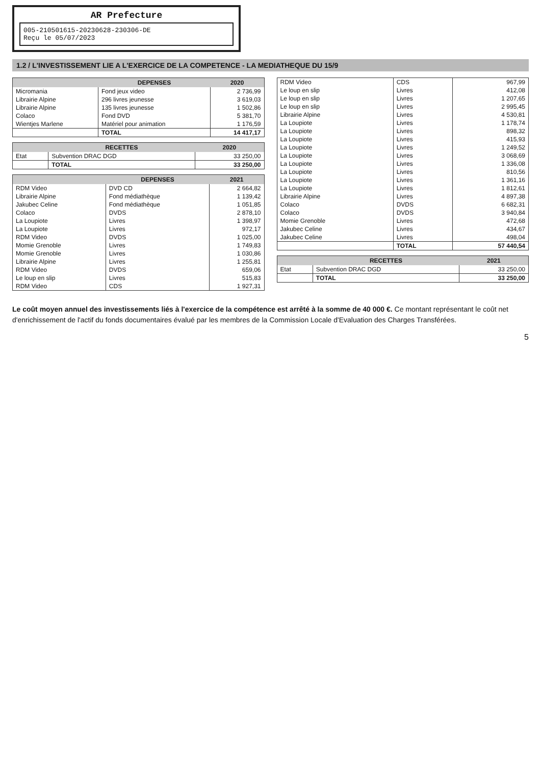AR Prefecture
005-210501615-20230628-230306-DE
Reçu le 05/07/2023
1.2 / L'INVESTISSEMENT LIE A L'EXERCICE DE LA COMPETENCE - LA MEDIATHEQUE DU 15/9
| | DEPENSES | 2020 |
| --- | --- | --- |
| Micromania | Fond jeux video | 2 736,99 |
| Librairie Alpine | 296 livres jeunesse | 3 619,03 |
| Librairie Alpine | 135 livres jeunesse | 1 502,86 |
| Colaco | Fond DVD | 5 381,70 |
| Wientjes Marlene | Matériel pour animation | 1 176,59 |
| | TOTAL | 14 417,17 |
| | RECETTES | 2020 |
| --- | --- | --- |
| Etat | Subvention DRAC DGD | 33 250,00 |
| | TOTAL | 33 250,00 |
| | DEPENSES | 2021 |
| --- | --- | --- |
| RDM Video | DVD CD | 2 664,82 |
| Librairie Alpine | Fond médiathèque | 1 139,42 |
| Jakubec Celine | Fond médiathèque | 1 051,85 |
| Colaco | DVDS | 2 878,10 |
| La Loupiote | Livres | 1 398,97 |
| La Loupiote | Livres | 972,17 |
| RDM Video | DVDS | 1 025,00 |
| Momie Grenoble | Livres | 1 749,83 |
| Momie Grenoble | Livres | 1 030,86 |
| Librairie Alpine | Livres | 1 255,81 |
| RDM Video | DVDS | 659,06 |
| Le loup en slip | Livres | 515,83 |
| RDM Video | CDS | 1 927,31 |
| RDM Video | CDS | 967,99 |
| Le loup en slip | Livres | 412,08 |
| Le loup en slip | Livres | 1 207,65 |
| Le loup en slip | Livres | 2 995,45 |
| Librairie Alpine | Livres | 4 530,81 |
| La Loupiote | Livres | 1 178,74 |
| La Loupiote | Livres | 898,32 |
| La Loupiote | Livres | 415,93 |
| La Loupiote | Livres | 1 249,52 |
| La Loupiote | Livres | 3 068,69 |
| La Loupiote | Livres | 1 336,08 |
| La Loupiote | Livres | 810,56 |
| La Loupiote | Livres | 1 361,16 |
| La Loupiote | Livres | 1 812,61 |
| Librairie Alpine | Livres | 4 897,38 |
| Colaco | DVDS | 6 682,31 |
| Colaco | DVDS | 3 940,84 |
| Momie Grenoble | Livres | 472,68 |
| Jakubec Celine | Livres | 434,67 |
| Jakubec Celine | Livres | 498,04 |
| | TOTAL | 57 440,54 |
| | RECETTES | 2021 |
| --- | --- | --- |
| Etat | Subvention DRAC DGD | 33 250,00 |
| | TOTAL | 33 250,00 |
Le coût moyen annuel des investissements liés à l'exercice de la compétence est arrêté à la somme de 40 000 €. Ce montant représentant le coût net d'enrichissement de l'actif du fonds documentaires évalué par les membres de la Commission Locale d'Evaluation des Charges Transférées.
5